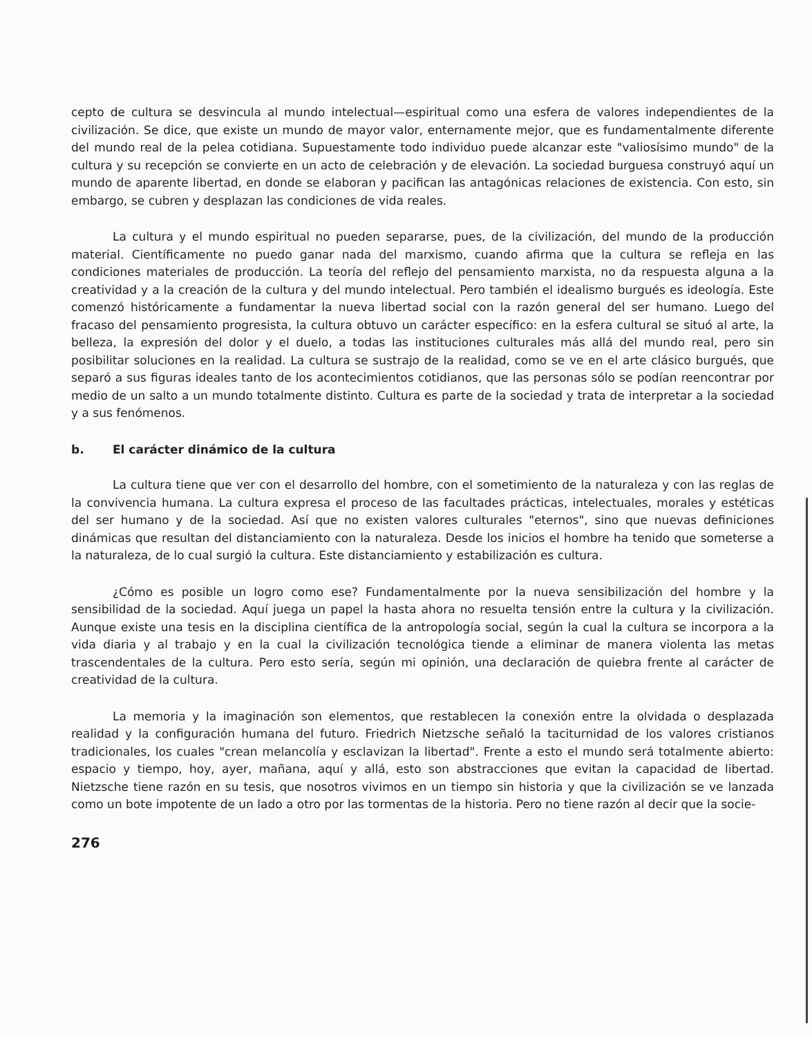cepto de cultura se desvincula al mundo intelectual—espiritual como una esfera de valores independientes de la civilización. Se dice, que existe un mundo de mayor valor, enternamente mejor, que es fundamentalmente diferente del mundo real de la pelea cotidiana. Supuestamente todo individuo puede alcanzar este "valiosísimo mundo" de la cultura y su recepción se convierte en un acto de celebración y de elevación. La sociedad burguesa construyó aquí un mundo de aparente libertad, en donde se elaboran y pacifican las antagónicas relaciones de existencia. Con esto, sin embargo, se cubren y desplazan las condiciones de vida reales.
La cultura y el mundo espiritual no pueden separarse, pues, de la civilización, del mundo de la producción material. Científicamente no puedo ganar nada del marxismo, cuando afirma que la cultura se refleja en las condiciones materiales de producción. La teoría del reflejo del pensamiento marxista, no da respuesta alguna a la creatividad y a la creación de la cultura y del mundo intelectual. Pero también el idealismo burgués es ideología. Este comenzó históricamente a fundamentar la nueva libertad social con la razón general del ser humano. Luego del fracaso del pensamiento progresista, la cultura obtuvo un carácter específico: en la esfera cultural se situó al arte, la belleza, la expresión del dolor y el duelo, a todas las instituciones culturales más allá del mundo real, pero sin posibilitar soluciones en la realidad. La cultura se sustrajo de la realidad, como se ve en el arte clásico burgués, que separó a sus figuras ideales tanto de los acontecimientos cotidianos, que las personas sólo se podían reencontrar por medio de un salto a un mundo totalmente distinto. Cultura es parte de la sociedad y trata de interpretar a la sociedad y a sus fenómenos.
b. El carácter dinámico de la cultura
La cultura tiene que ver con el desarrollo del hombre, con el sometimiento de la naturaleza y con las reglas de la convivencia humana. La cultura expresa el proceso de las facultades prácticas, intelectuales, morales y estéticas del ser humano y de la sociedad. Así que no existen valores culturales "eternos", sino que nuevas definiciones dinámicas que resultan del distanciamiento con la naturaleza. Desde los inicios el hombre ha tenido que someterse a la naturaleza, de lo cual surgió la cultura. Este distanciamiento y estabilización es cultura.
¿Cómo es posible un logro como ese? Fundamentalmente por la nueva sensibilización del hombre y la sensibilidad de la sociedad. Aquí juega un papel la hasta ahora no resuelta tensión entre la cultura y la civilización. Aunque existe una tesis en la disciplina científica de la antropología social, según la cual la cultura se incorpora a la vida diaria y al trabajo y en la cual la civilización tecnológica tiende a eliminar de manera violenta las metas trascendentales de la cultura. Pero esto sería, según mi opinión, una declaración de quiebra frente al carácter de creatividad de la cultura.
La memoria y la imaginación son elementos, que restablecen la conexión entre la olvidada o desplazada realidad y la configuración humana del futuro. Friedrich Nietzsche señaló la taciturnidad de los valores cristianos tradicionales, los cuales "crean melancolía y esclavizan la libertad". Frente a esto el mundo será totalmente abierto: espacio y tiempo, hoy, ayer, mañana, aquí y allá, esto son abstracciones que evitan la capacidad de libertad. Nietzsche tiene razón en su tesis, que nosotros vivimos en un tiempo sin historia y que la civilización se ve lanzada como un bote impotente de un lado a otro por las tormentas de la historia. Pero no tiene razón al decir que la socie-
276